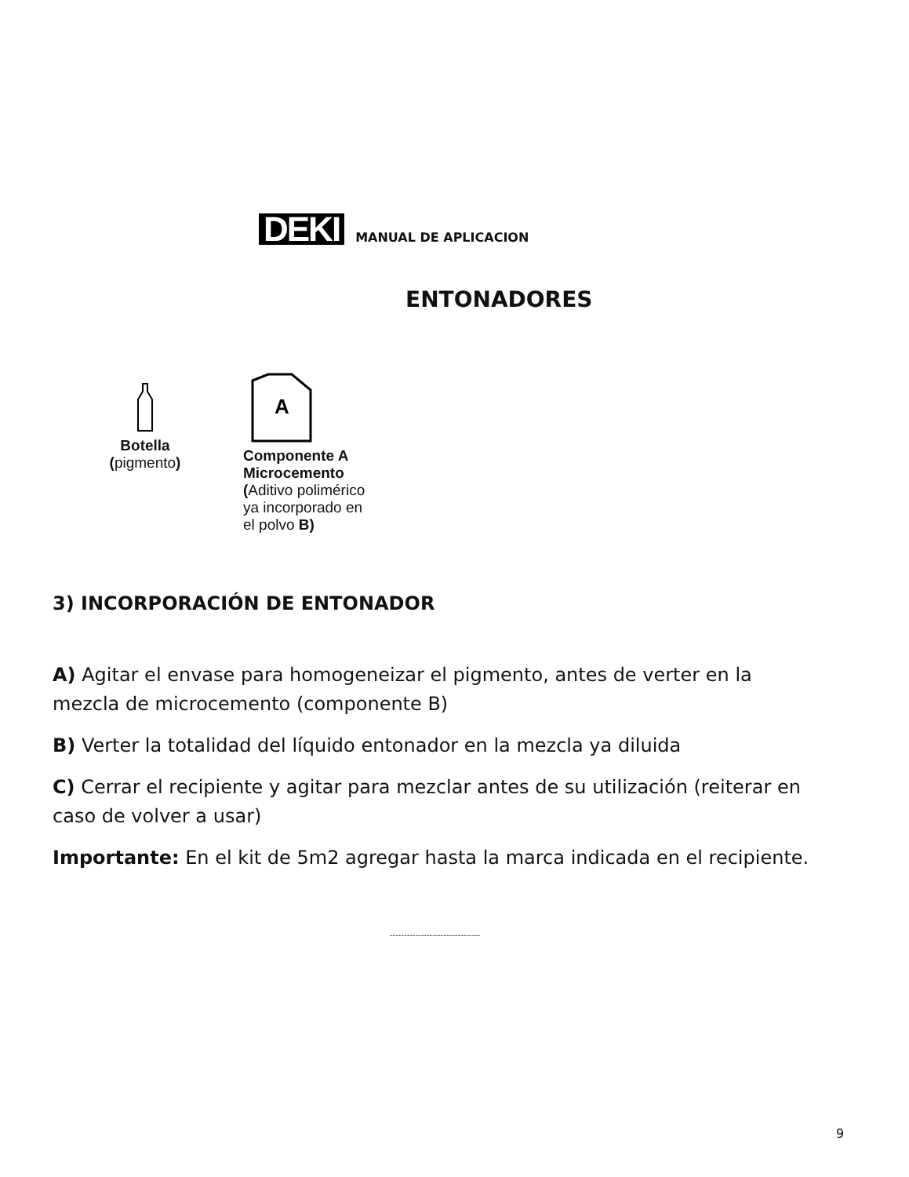DEKI
MANUAL DE APLICACION
ENTONADORES
Botella
(pigmento)
A
Componente A
Microcemento
(Aditivo polimérico
ya incorporado en
el polvo B)
3) INCORPORACIÓN DE ENTONADOR
A) Agitar el envase para homogeneizar el pigmento, antes de verter en la mezcla de microcemento (componente B)
B) Verter la totalidad del líquido entonador en la mezcla ya diluida
C) Cerrar el recipiente y agitar para mezclar antes de su utilización (reiterar en caso de volver a usar)
Importante: En el kit de 5m2 agregar hasta la marca indicada en el recipiente.
--------------------------------
9